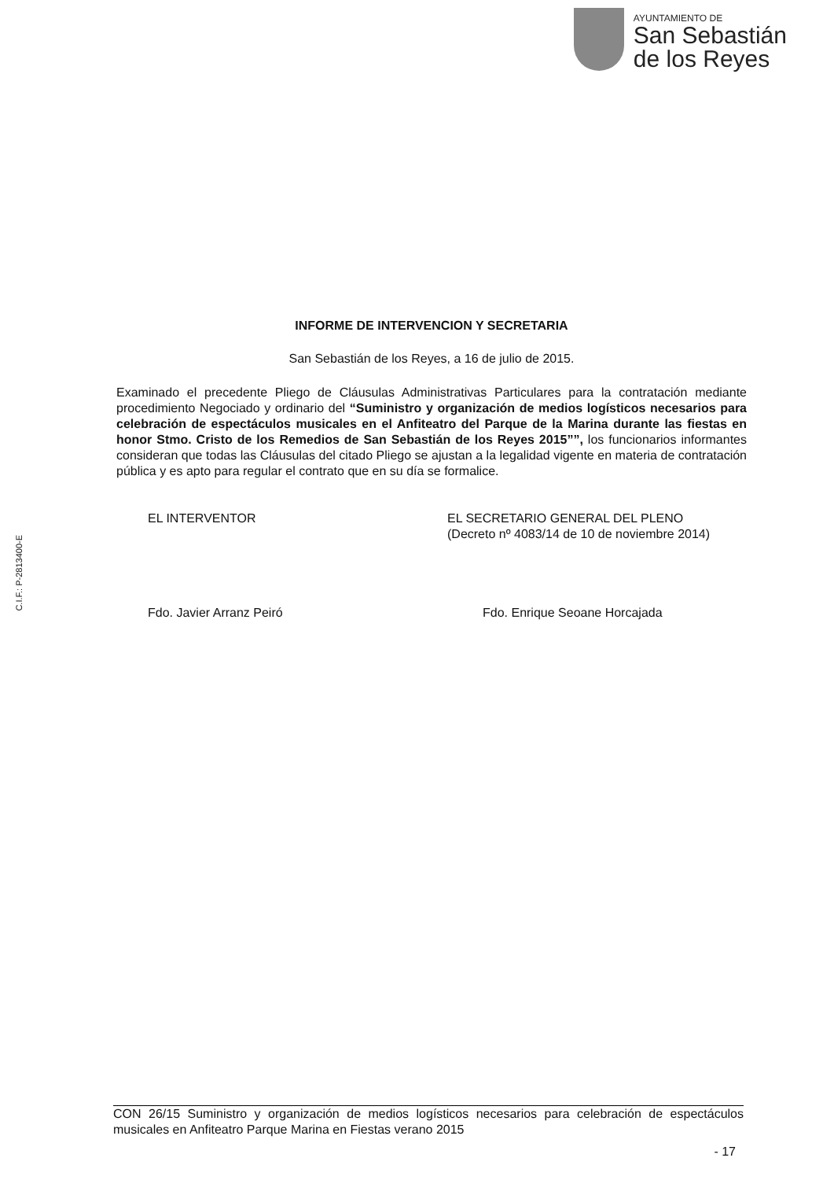AYUNTAMIENTO DE
San Sebastián
de los Reyes
C.I.F.: P-2813400-E
INFORME DE INTERVENCION Y SECRETARIA
San Sebastián de los Reyes, a 16 de julio de 2015.
Examinado el precedente Pliego de Cláusulas Administrativas Particulares para la contratación mediante procedimiento Negociado y ordinario del “Suministro y organización de medios logísticos necesarios para celebración de espectáculos musicales en el Anfiteatro del Parque de la Marina durante las fiestas en honor Stmo. Cristo de los Remedios de San Sebastián de los Reyes 2015””, los funcionarios informantes consideran que todas las Cláusulas del citado Pliego se ajustan a la legalidad vigente en materia de contratación pública y es apto para regular el contrato que en su día se formalice.
EL INTERVENTOR
Fdo. Javier Arranz Peiró
EL SECRETARIO GENERAL DEL PLENO
(Decreto nº 4083/14 de 10 de noviembre 2014)
Fdo. Enrique Seoane Horcajada
CON 26/15 Suministro y organización de medios logísticos necesarios para celebración de espectáculos musicales en Anfiteatro Parque Marina en Fiestas verano 2015
- 17